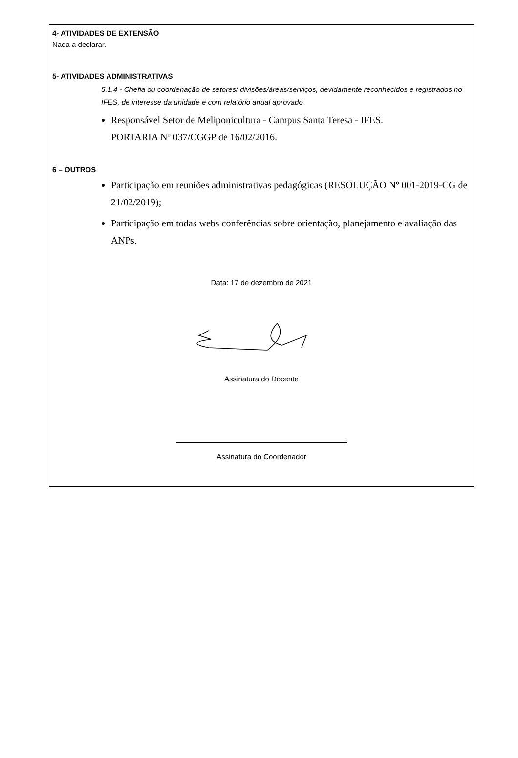4- ATIVIDADES DE EXTENSÃO
Nada a declarar.
5- ATIVIDADES ADMINISTRATIVAS
5.1.4 - Chefia ou coordenação de setores/ divisões/áreas/serviços, devidamente reconhecidos e registrados no IFES, de interesse da unidade e com relatório anual aprovado
Responsável Setor de Meliponicultura - Campus Santa Teresa - IFES.
PORTARIA Nº 037/CGGP de 16/02/2016.
6 – OUTROS
Participação em reuniões administrativas pedagógicas (RESOLUÇÃO Nº 001-2019-CG de 21/02/2019);
Participação em todas webs conferências sobre orientação, planejamento e avaliação das ANPs.
Data: 17 de dezembro de 2021
Assinatura do Docente
Assinatura do Coordenador